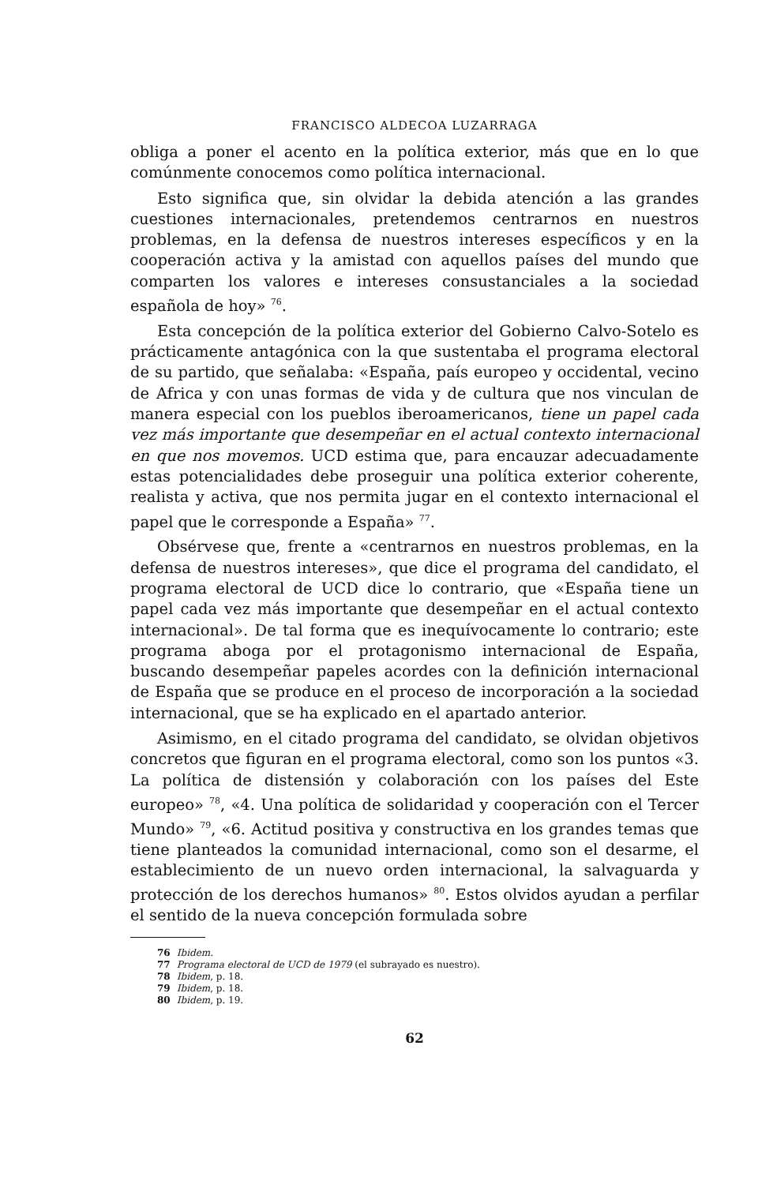FRANCISCO ALDECOA LUZARRAGA
obliga a poner el acento en la política exterior, más que en lo que comúnmente conocemos como política internacional.
Esto significa que, sin olvidar la debida atención a las grandes cuestiones internacionales, pretendemos centrarnos en nuestros problemas, en la defensa de nuestros intereses específicos y en la cooperación activa y la amistad con aquellos países del mundo que comparten los valores e intereses consustanciales a la sociedad española de hoy» <sup>76</sup>.
Esta concepción de la política exterior del Gobierno Calvo-Sotelo es prácticamente antagónica con la que sustentaba el programa electoral de su partido, que señalaba: «España, país europeo y occidental, vecino de Africa y con unas formas de vida y de cultura que nos vinculan de manera especial con los pueblos iberoamericanos, tiene un papel cada vez más importante que desempeñar en el actual contexto internacional en que nos movemos. UCD estima que, para encauzar adecuadamente estas potencialidades debe proseguir una política exterior coherente, realista y activa, que nos permita jugar en el contexto internacional el papel que le corresponde a España» <sup>77</sup>.
Obsérvese que, frente a «centrarnos en nuestros problemas, en la defensa de nuestros intereses», que dice el programa del candidato, el programa electoral de UCD dice lo contrario, que «España tiene un papel cada vez más importante que desempeñar en el actual contexto internacional». De tal forma que es inequívocamente lo contrario; este programa aboga por el protagonismo internacional de España, buscando desempeñar papeles acordes con la definición internacional de España que se produce en el proceso de incorporación a la sociedad internacional, que se ha explicado en el apartado anterior.
Asimismo, en el citado programa del candidato, se olvidan objetivos concretos que figuran en el programa electoral, como son los puntos «3. La política de distensión y colaboración con los países del Este europeo» <sup>78</sup>, «4. Una política de solidaridad y cooperación con el Tercer Mundo» <sup>79</sup>, «6. Actitud positiva y constructiva en los grandes temas que tiene planteados la comunidad internacional, como son el desarme, el establecimiento de un nuevo orden internacional, la salvaguarda y protección de los derechos humanos» <sup>80</sup>. Estos olvidos ayudan a perfilar el sentido de la nueva concepción formulada sobre
76 Ibidem.
77 Programa electoral de UCD de 1979 (el subrayado es nuestro).
78 Ibidem, p. 18.
79 Ibidem, p. 18.
80 Ibidem, p. 19.
62